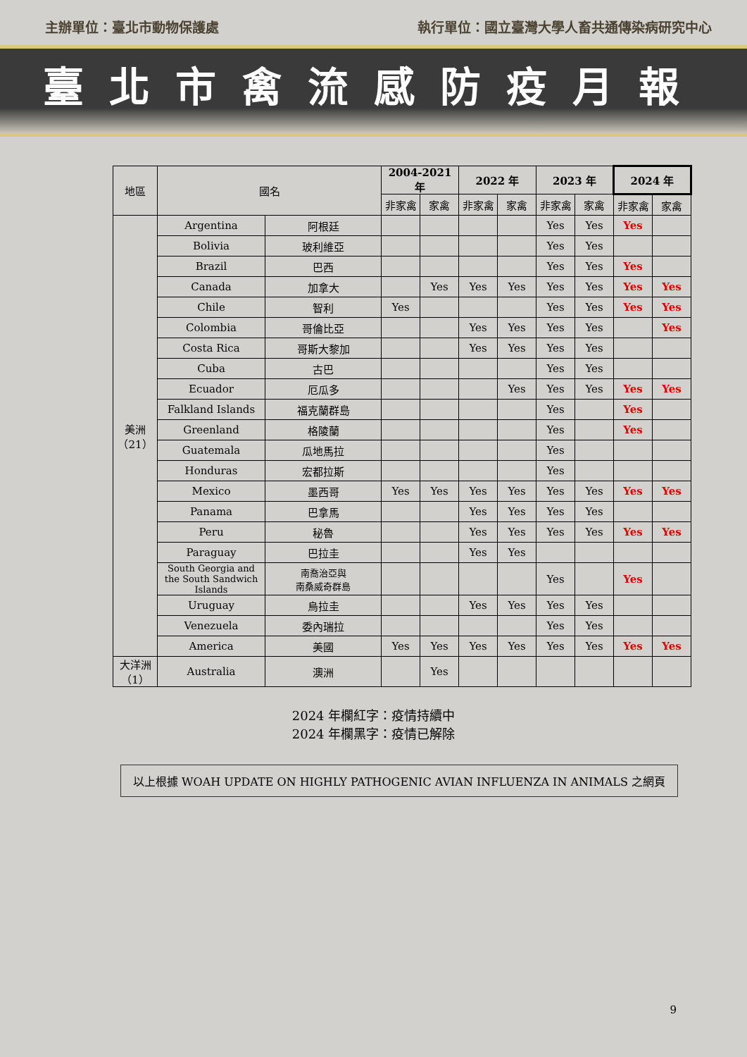主辦單位：臺北市動物保護處 執行單位：國立臺灣大學人畜共通傳染病研究中心
臺北市禽流感防疫月報
| 地區 | 國名 | | 2004-2021 年 | | 2022 年 | | 2023 年 | | 2024 年 | |
| --- | --- | --- | --- | --- | --- | --- | --- | --- | --- | --- |
| | | | 非家禽 | 家禽 | 非家禽 | 家禽 | 非家禽 | 家禽 | 非家禽 | 家禽 |
| 美洲 （21） | Argentina | 阿根廷 | | | | | Yes | Yes | Yes | |
| | Bolivia | 玻利維亞 | | | | | Yes | Yes | | |
| | Brazil | 巴西 | | | | | Yes | Yes | Yes | |
| | Canada | 加拿大 | | Yes | Yes | Yes | Yes | Yes | Yes | Yes |
| | Chile | 智利 | Yes | | | | Yes | Yes | Yes | Yes |
| | Colombia | 哥倫比亞 | | | Yes | Yes | Yes | Yes | | Yes |
| | Costa Rica | 哥斯大黎加 | | | Yes | Yes | Yes | Yes | | |
| | Cuba | 古巴 | | | | | Yes | Yes | | |
| | Ecuador | 厄瓜多 | | | | Yes | Yes | Yes | Yes | Yes |
| | Falkland Islands | 福克蘭群島 | | | | | Yes | | Yes | |
| | Greenland | 格陵蘭 | | | | | Yes | | Yes | |
| | Guatemala | 瓜地馬拉 | | | | | Yes | | | |
| | Honduras | 宏都拉斯 | | | | | Yes | | | |
| | Mexico | 墨西哥 | Yes | Yes | Yes | Yes | Yes | Yes | Yes | Yes |
| | Panama | 巴拿馬 | | | Yes | Yes | Yes | Yes | | |
| | Peru | 秘魯 | | | Yes | Yes | Yes | Yes | Yes | Yes |
| | Paraguay | 巴拉圭 | | | Yes | Yes | | | | |
| | South Georgia and the South Sandwich Islands | 南喬治亞與 南桑威奇群島 | | | | | Yes | | Yes | |
| | Uruguay | 烏拉圭 | | | Yes | Yes | Yes | Yes | | |
| | Venezuela | 委內瑞拉 | | | | | Yes | Yes | | |
| | America | 美國 | Yes | Yes | Yes | Yes | Yes | Yes | Yes | Yes |
| 大洋洲 （1） | Australia | 澳洲 | | Yes | | | | | | |
2024 年欄紅字：疫情持續中
2024 年欄黑字：疫情已解除
以上根據 WOAH UPDATE ON HIGHLY PATHOGENIC AVIAN INFLUENZA IN ANIMALS 之網頁
9